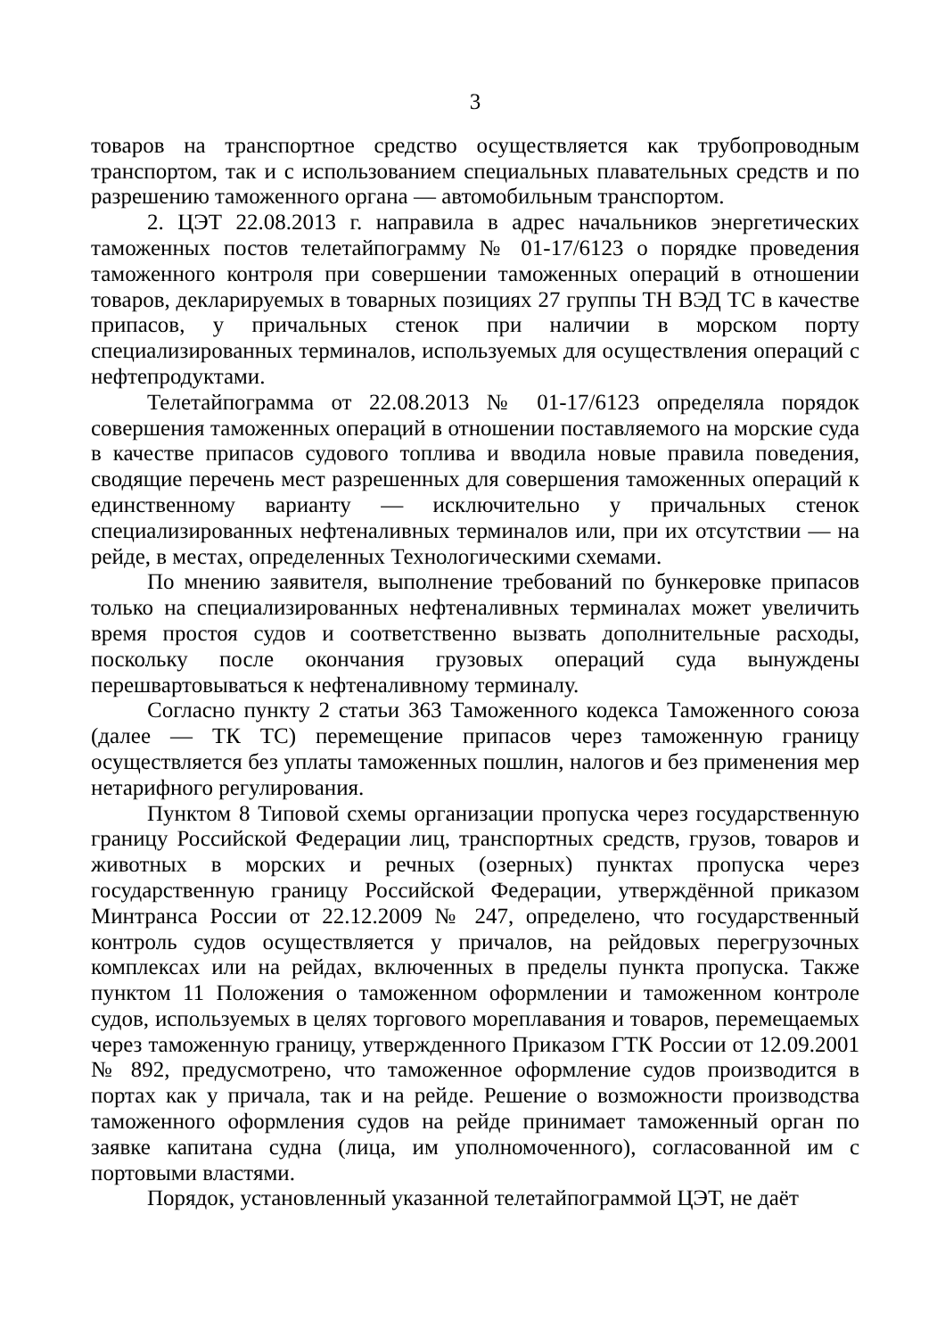3
товаров на транспортное средство осуществляется как трубопроводным транспортом, так и с использованием специальных плавательных средств и по разрешению таможенного органа — автомобильным транспортом.
2. ЦЭТ 22.08.2013 г. направила в адрес начальников энергетических таможенных постов телетайпограмму № 01-17/6123 о порядке проведения таможенного контроля при совершении таможенных операций в отношении товаров, декларируемых в товарных позициях 27 группы ТН ВЭД ТС в качестве припасов, у причальных стенок при наличии в морском порту специализированных терминалов, используемых для осуществления операций с нефтепродуктами.
Телетайпограмма от 22.08.2013 № 01-17/6123 определяла порядок совершения таможенных операций в отношении поставляемого на морские суда в качестве припасов судового топлива и вводила новые правила поведения, сводящие перечень мест разрешенных для совершения таможенных операций к единственному варианту — исключительно у причальных стенок специализированных нефтеналивных терминалов или, при их отсутствии — на рейде, в местах, определенных Технологическими схемами.
По мнению заявителя, выполнение требований по бункеровке припасов только на специализированных нефтеналивных терминалах может увеличить время простоя судов и соответственно вызвать дополнительные расходы, поскольку после окончания грузовых операций суда вынуждены перешвартовываться к нефтеналивному терминалу.
Согласно пункту 2 статьи 363 Таможенного кодекса Таможенного союза (далее — ТК ТС) перемещение припасов через таможенную границу осуществляется без уплаты таможенных пошлин, налогов и без применения мер нетарифного регулирования.
Пунктом 8 Типовой схемы организации пропуска через государственную границу Российской Федерации лиц, транспортных средств, грузов, товаров и животных в морских и речных (озерных) пунктах пропуска через государственную границу Российской Федерации, утверждённой приказом Минтранса России от 22.12.2009 № 247, определено, что государственный контроль судов осуществляется у причалов, на рейдовых перегрузочных комплексах или на рейдах, включенных в пределы пункта пропуска. Также пунктом 11 Положения о таможенном оформлении и таможенном контроле судов, используемых в целях торгового мореплавания и товаров, перемещаемых через таможенную границу, утвержденного Приказом ГТК России от 12.09.2001 № 892, предусмотрено, что таможенное оформление судов производится в портах как у причала, так и на рейде. Решение о возможности производства таможенного оформления судов на рейде принимает таможенный орган по заявке капитана судна (лица, им уполномоченного), согласованной им с портовыми властями.
Порядок, установленный указанной телетайпограммой ЦЭТ, не даёт